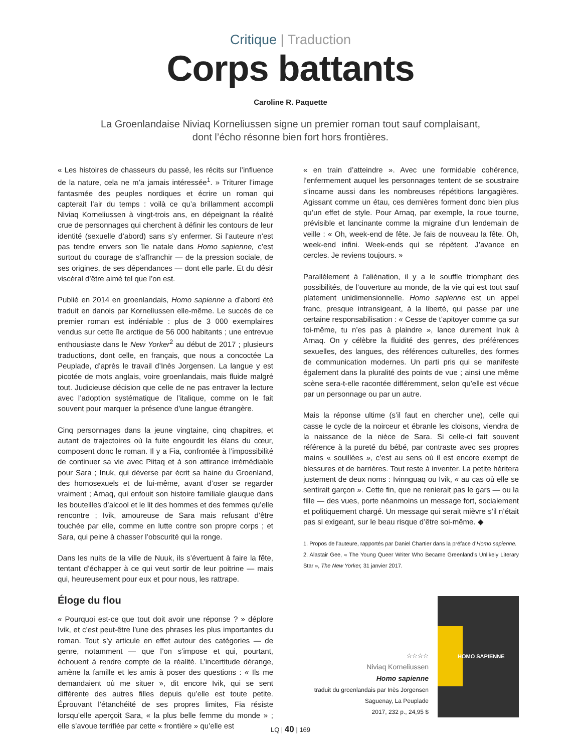Critique | Traduction
Corps battants
Caroline R. Paquette
La Groenlandaise Niviaq Korneliussen signe un premier roman tout sauf complaisant,
dont l’écho résonne bien fort hors frontières.
« Les histoires de chasseurs du passé, les récits sur l’influence de la nature, cela ne m’a jamais intéressée<sup>1</sup>. » Triturer l’image fantasmée des peuples nordiques et écrire un roman qui capterait l’air du temps : voilà ce qu’a brillamment accompli Niviaq Korneliussen à vingt-trois ans, en dépeignant la réalité crue de personnages qui cherchent à définir les contours de leur identité (sexuelle d’abord) sans s’y enfermer. Si l’auteure n’est pas tendre envers son île natale dans Homo sapienne, c’est surtout du courage de s’affranchir — de la pression sociale, de ses origines, de ses dépendances — dont elle parle. Et du désir viscéral d’être aimé tel que l’on est.
Publié en 2014 en groenlandais, Homo sapienne a d’abord été traduit en danois par Korneliussen elle-même. Le succès de ce premier roman est indéniable : plus de 3 000 exemplaires vendus sur cette île arctique de 56 000 habitants ; une entrevue enthousiaste dans le New Yorker<sup>2</sup> au début de 2017 ; plusieurs traductions, dont celle, en français, que nous a concoctée La Peuplade, d’après le travail d’Inès Jorgensen. La langue y est picotée de mots anglais, voire groenlandais, mais fluide malgré tout. Judicieuse décision que celle de ne pas entraver la lecture avec l’adoption systématique de l’italique, comme on le fait souvent pour marquer la présence d’une langue étrangère.
Cinq personnages dans la jeune vingtaine, cinq chapitres, et autant de trajectoires où la fuite engourdit les élans du cœur, composent donc le roman. Il y a Fia, confrontée à l’impossibilité de continuer sa vie avec Piitaq et à son attirance irrémédiable pour Sara ; Inuk, qui déverse par écrit sa haine du Groenland, des homosexuels et de lui-même, avant d’oser se regarder vraiment ; Arnaq, qui enfouit son histoire familiale glauque dans les bouteilles d’alcool et le lit des hommes et des femmes qu’elle rencontre ; Ivik, amoureuse de Sara mais refusant d’être touchée par elle, comme en lutte contre son propre corps ; et Sara, qui peine à chasser l’obscurité qui la ronge.
Dans les nuits de la ville de Nuuk, ils s’évertuent à faire la fête, tentant d’échapper à ce qui veut sortir de leur poitrine — mais qui, heureusement pour eux et pour nous, les rattrape.
Éloge du flou
« Pourquoi est-ce que tout doit avoir une réponse ? » déplore Ivik, et c’est peut-être l’une des phrases les plus importantes du roman. Tout s’y articule en effet autour des catégories — de genre, notamment — que l’on s’impose et qui, pourtant, échouent à rendre compte de la réalité. L’incertitude dérange, amène la famille et les amis à poser des questions : « Ils me demandaient où me situer », dit encore Ivik, qui se sent différente des autres filles depuis qu’elle est toute petite. Éprouvant l’étanchéité de ses propres limites, Fia résiste lorsqu’elle aperçoit Sara, « la plus belle femme du monde » ; elle s’avoue terrifiée par cette « frontière » qu’elle est
« en train d’atteindre ». Avec une formidable cohérence, l’enfermement auquel les personnages tentent de se soustraire s’incarne aussi dans les nombreuses répétitions langagières. Agissant comme un étau, ces dernières forment donc bien plus qu’un effet de style. Pour Arnaq, par exemple, la roue tourne, prévisible et lancinante comme la migraine d’un lendemain de veille : « Oh, week-end de fête. Je fais de nouveau la fête. Oh, week-end infini. Week-ends qui se répètent. J’avance en cercles. Je reviens toujours. »
Parallèlement à l’aliénation, il y a le souffle triomphant des possibilités, de l’ouverture au monde, de la vie qui est tout sauf platement unidimensionnelle. Homo sapienne est un appel franc, presque intransigeant, à la liberté, qui passe par une certaine responsabilisation : « Cesse de t’apitoyer comme ça sur toi-même, tu n’es pas à plaindre », lance durement Inuk à Arnaq. On y célèbre la fluidité des genres, des préférences sexuelles, des langues, des références culturelles, des formes de communication modernes. Un parti pris qui se manifeste également dans la pluralité des points de vue ; ainsi une même scène sera-t-elle racontée différemment, selon qu’elle est vécue par un personnage ou par un autre.
Mais la réponse ultime (s’il faut en chercher une), celle qui casse le cycle de la noirceur et ébranle les cloisons, viendra de la naissance de la nièce de Sara. Si celle-ci fait souvent référence à la pureté du bébé, par contraste avec ses propres mains « souillées », c’est au sens où il est encore exempt de blessures et de barrières. Tout reste à inventer. La petite héritera justement de deux noms : Ivinnguaq ou Ivik, « au cas où elle se sentirait garçon ». Cette fin, que ne renierait pas le gars — ou la fille — des vues, porte néanmoins un message fort, socialement et politiquement chargé. Un message qui serait mièvre s’il n’était pas si exigeant, sur le beau risque d’être soi-même. ◆
1. Propos de l’auteure, rapportés par Daniel Chartier dans la préface d’Homo sapienne.
2. Alastair Gee, « The Young Queer Writer Who Became Greenland’s Unlikely Literary Star », The New Yorker, 31 janvier 2017.
☆☆☆☆
Niviaq Korneliussen
Homo sapienne
traduit du groenlandais par Inès Jorgensen
Saguenay, La Peuplade
2017, 232 p., 24,95 $
HOMO SAPIENNE
LQ | 40 | 169